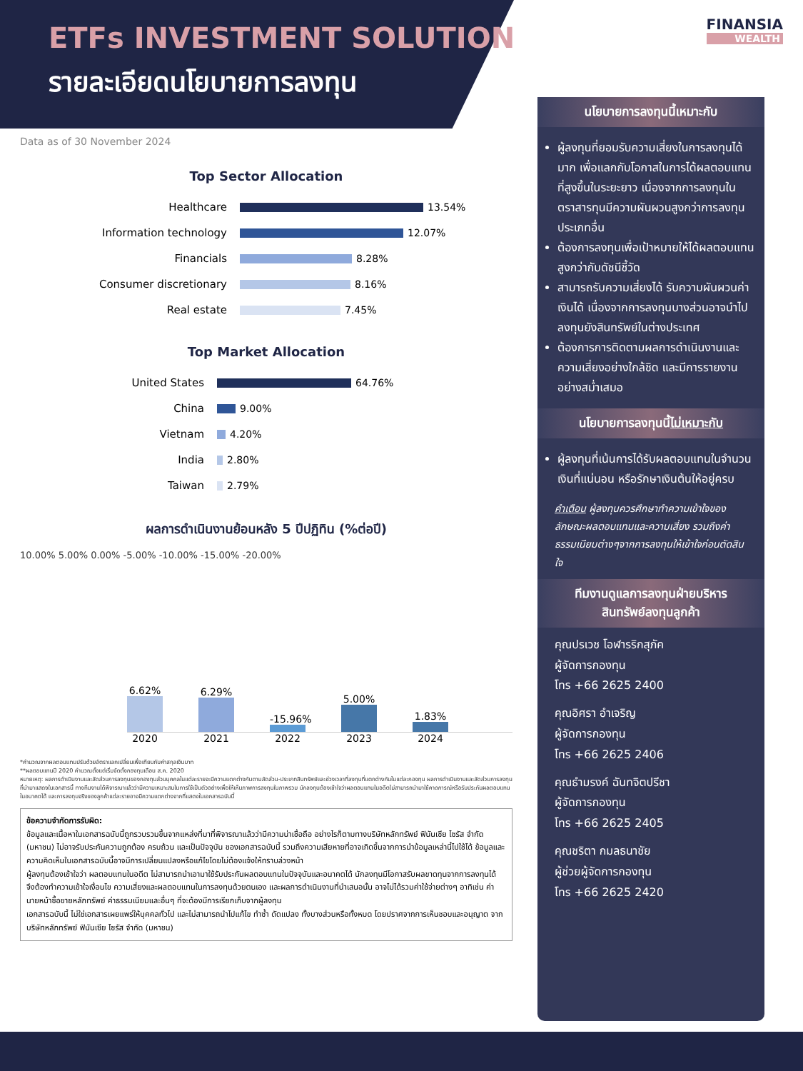ETFs INVESTMENT SOLUTION
รายละเอียดนโยบายการลงทุน
FINANSIA
WEALTH
Data as of 30 November 2024
Top Sector Allocation
Healthcare
13.54%
Information technology
12.07%
Financials
8.28%
Consumer discretionary
8.16%
Real estate
7.45%
Top Market Allocation
United States
64.76%
China
9.00%
Vietnam
4.20%
India
2.80%
Taiwan
2.79%
ผลการดำเนินงานย้อนหลัง 5 ปีปฏิทิน (%ต่อปี)
10.00% 5.00% 0.00% -5.00% -10.00% -15.00% -20.00%
6.62%
6.29%
-15.96%
5.00%
1.83%
2020 2021 2022 2023 2024
*คำนวณจากผลตอบแทนปรับด้วยอัตราแลกเปลี่ยนเพื่อเทียบกับค่าสกุลเงินบาท
**ผลตอบแทนปี 2020 คำนวณตั้งแต่เริ่มจัดตั้งกองทุนเดือน ส.ค. 2020
หมายเหตุ: ผลการดำเนินงานและสัดส่วนการลงทุนของกองทุนส่วนบุคคลในแต่ละรายจะมีความแตกต่างกันตามสัดส่วน-ประเภทสินทรัพย์และช่วงเวลาที่ลงทุนที่แตกต่างกันในแต่ละกองทุน ผลการดำเนินงานและสัดส่วนการลงทุนที่นำมาแสดงในเอกสารนี้ ทางทีมงานได้พิจารณาแล้วว่ามีความเหมาะสมในการใช้เป็นตัวอย่างเพื่อให้เห็นภาพการลงทุนในภาพรวม นักลงทุนต้องเข้าใจว่าผลตอบแทนในอดีตไม่สามารถนำมาใช้คาดการณ์หรือรับประกันผลตอบแทนในอนาคตได้ และการลงทุนจริงของลูกค้าแต่ละรายอาจมีความแตกต่างจากที่แสดงในเอกสารฉบับนี้
ข้อความจำกัดการรับผิด:
ข้อมูลและเนื้อหาในเอกสารฉบับนี้ถูกรวบรวมขึ้นจากแหล่งที่มาที่พิจารณาแล้วว่ามีความน่าเชื่อถือ อย่างไรก็ตามทางบริษัทหลักทรัพย์ ฟินันเซีย ไซรัส จำกัด (มหาชน) ไม่อาจรับประกันความถูกต้อง ครบถ้วน และเป็นปัจจุบัน ของเอกสารฉบับนี้ รวมถึงความเสียหายที่อาจเกิดขึ้นจากการนำข้อมูลเหล่านี้ไปใช้ได้ ข้อมูลและความคิดเห็นในเอกสารฉบับนี้อาจมีการเปลี่ยนแปลงหรือแก้ไขโดยไม่ต้องแจ้งให้ทราบล่วงหน้า
ผู้ลงทุนต้องเข้าใจว่า ผลตอบแทนในอดีต ไม่สามารถนำเอามาใช้รับประกันผลตอบแทนในปัจจุบันและอนาคตได้ นักลงทุนมีโอกาสรับผลขาดทุนจากการลงทุนได้ จึงต้องทำความเข้าใจเงื่อนไข ความเสี่ยงและผลตอบแทนในการลงทุนด้วยตนเอง และผลการดำเนินงานที่นำเสนอนั้น อาจไม่ได้รวมค่าใช้จ่ายต่างๆ อาทิเช่น ค่านายหน้าซื้อขายหลักทรัพย์ ค่าธรรมเนียมและอื่นๆ ที่จะต้องมีการเรียกเก็บจากผู้ลงทุน
เอกสารฉบับนี้ ไม่ใช่เอกสารเผยแพร่ให้บุคคลทั่วไป และไม่สามารถนำไปแก้ไข ทำซ้ำ ดัดแปลง ทั้งบางส่วนหรือทั้งหมด โดยปราศจากการเห็นชอบและอนุญาต จากบริษัทหลักทรัพย์ ฟินันเซีย ไซรัส จำกัด (มหาชน)
นโยบายการลงทุนนี้เหมาะกับ
ผู้ลงทุนที่ยอมรับความเสี่ยงในการลงทุนได้มาก เพื่อแลกกับโอกาสในการได้ผลตอบแทนที่สูงขึ้นในระยะยาว เนื่องจากการลงทุนในตราสารทุนมีความผันผวนสูงกว่าการลงทุนประเภทอื่น
ต้องการลงทุนเพื่อเป้าหมายให้ได้ผลตอบแทนสูงกว่ากับดัชนีชี้วัด
สามารถรับความเสี่ยงได้ รับความผันผวนค่าเงินได้ เนื่องจากการลงทุนบางส่วนอาจนำไปลงทุนยังสินทรัพย์ในต่างประเทศ
ต้องการการติดตามผลการดำเนินงานและความเสี่ยงอย่างใกล้ชิด และมีการรายงานอย่างสม่ำเสมอ
นโยบายการลงทุนนี้ไม่เหมาะกับ
ผู้ลงทุนที่เน้นการได้รับผลตอบแทนในจำนวนเงินที่แน่นอน หรือรักษาเงินต้นให้อยู่ครบ
คำเตือน ผู้ลงทุนควรศึกษาทำความเข้าใจของลักษณะผลตอบแทนและความเสี่ยง รวมถึงค่าธรรมเนียมต่างๆจากการลงทุนให้เข้าใจก่อนตัดสินใจ
ทีมงานดูแลการลงทุนฝ่ายบริหาร
สินทรัพย์ลงทุนลูกค้า
คุณปรเวช โอฬารริกสุภัค
ผู้จัดการกองทุน
โทร +66 2625 2400
คุณอิศรา อำเจริญ
ผู้จัดการกองทุน
โทร +66 2625 2406
คุณธำมรงค์ ฉันทจิตปรีชา
ผู้จัดการกองทุน
โทร +66 2625 2405
คุณชริตา กมลธนาชัย
ผู้ช่วยผู้จัดการกองทุน
โทร +66 2625 2420